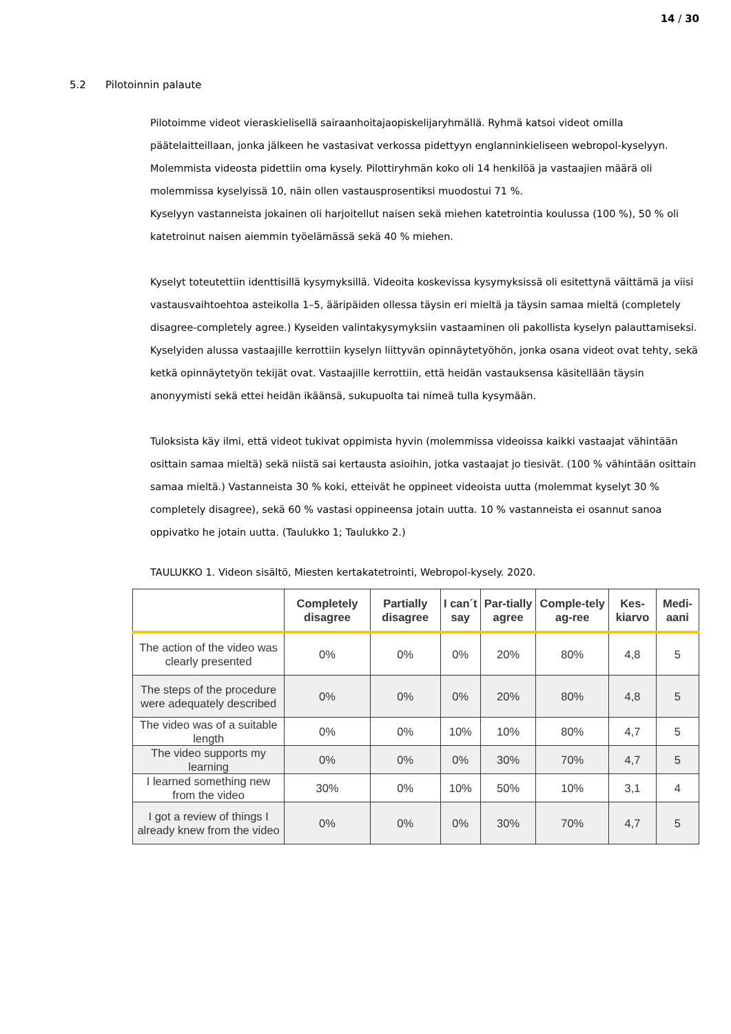14 / 30
5.2 Pilotoinnin palaute
Pilotoimme videot vieraskielisellä sairaanhoitajaopiskelijaryhmällä. Ryhmä katsoi videot omilla päätelaitteillaan, jonka jälkeen he vastasivat verkossa pidettyyn englanninkieliseen webropol-kyselyyn. Molemmista videosta pidettiin oma kysely. Pilottiryhmän koko oli 14 henkilöä ja vastaajien määrä oli molemmissa kyselyissä 10, näin ollen vastausprosentiksi muodostui 71 %.
Kyselyyn vastanneista jokainen oli harjoitellut naisen sekä miehen katetrointia koulussa (100 %), 50 % oli katetroinut naisen aiemmin työelämässä sekä 40 % miehen.
Kyselyt toteutettiin identtisillä kysymyksillä. Videoita koskevissa kysymyksissä oli esitettynä väittämä ja viisi vastausvaihtoehtoa asteikolla 1–5, ääripäiden ollessa täysin eri mieltä ja täysin samaa mieltä (completely disagree-completely agree.) Kyseiden valintakysymyksiin vastaaminen oli pakollista kyselyn palauttamiseksi. Kyselyiden alussa vastaajille kerrottiin kyselyn liittyvän opinnäytetyöhön, jonka osana videot ovat tehty, sekä ketkä opinnäytetyön tekijät ovat. Vastaajille kerrottiin, että heidän vastauksensa käsitellään täysin anonyymisti sekä ettei heidän ikäänsä, sukupuolta tai nimeä tulla kysymään.
Tuloksista käy ilmi, että videot tukivat oppimista hyvin (molemmissa videoissa kaikki vastaajat vähintään osittain samaa mieltä) sekä niistä sai kertausta asioihin, jotka vastaajat jo tiesivät. (100 % vähintään osittain samaa mieltä.) Vastanneista 30 % koki, etteivät he oppineet videoista uutta (molemmat kyselyt 30 % completely disagree), sekä 60 % vastasi oppineensa jotain uutta. 10 % vastanneista ei osannut sanoa oppivatko he jotain uutta. (Taulukko 1; Taulukko 2.)
TAULUKKO 1. Videon sisältö, Miesten kertakatetrointi, Webropol-kysely. 2020.
| | Completely disagree | Partially disagree | I can´t say | Par-tially agree | Comple-tely ag-ree | Kes-kiarvo | Medi-aani |
| --- | --- | --- | --- | --- | --- | --- | --- |
| The action of the video was clearly presented | 0% | 0% | 0% | 20% | 80% | 4,8 | 5 |
| The steps of the procedure were adequately described | 0% | 0% | 0% | 20% | 80% | 4,8 | 5 |
| The video was of a suitable length | 0% | 0% | 10% | 10% | 80% | 4,7 | 5 |
| The video supports my learning | 0% | 0% | 0% | 30% | 70% | 4,7 | 5 |
| I learned something new from the video | 30% | 0% | 10% | 50% | 10% | 3,1 | 4 |
| I got a review of things I already knew from the video | 0% | 0% | 0% | 30% | 70% | 4,7 | 5 |